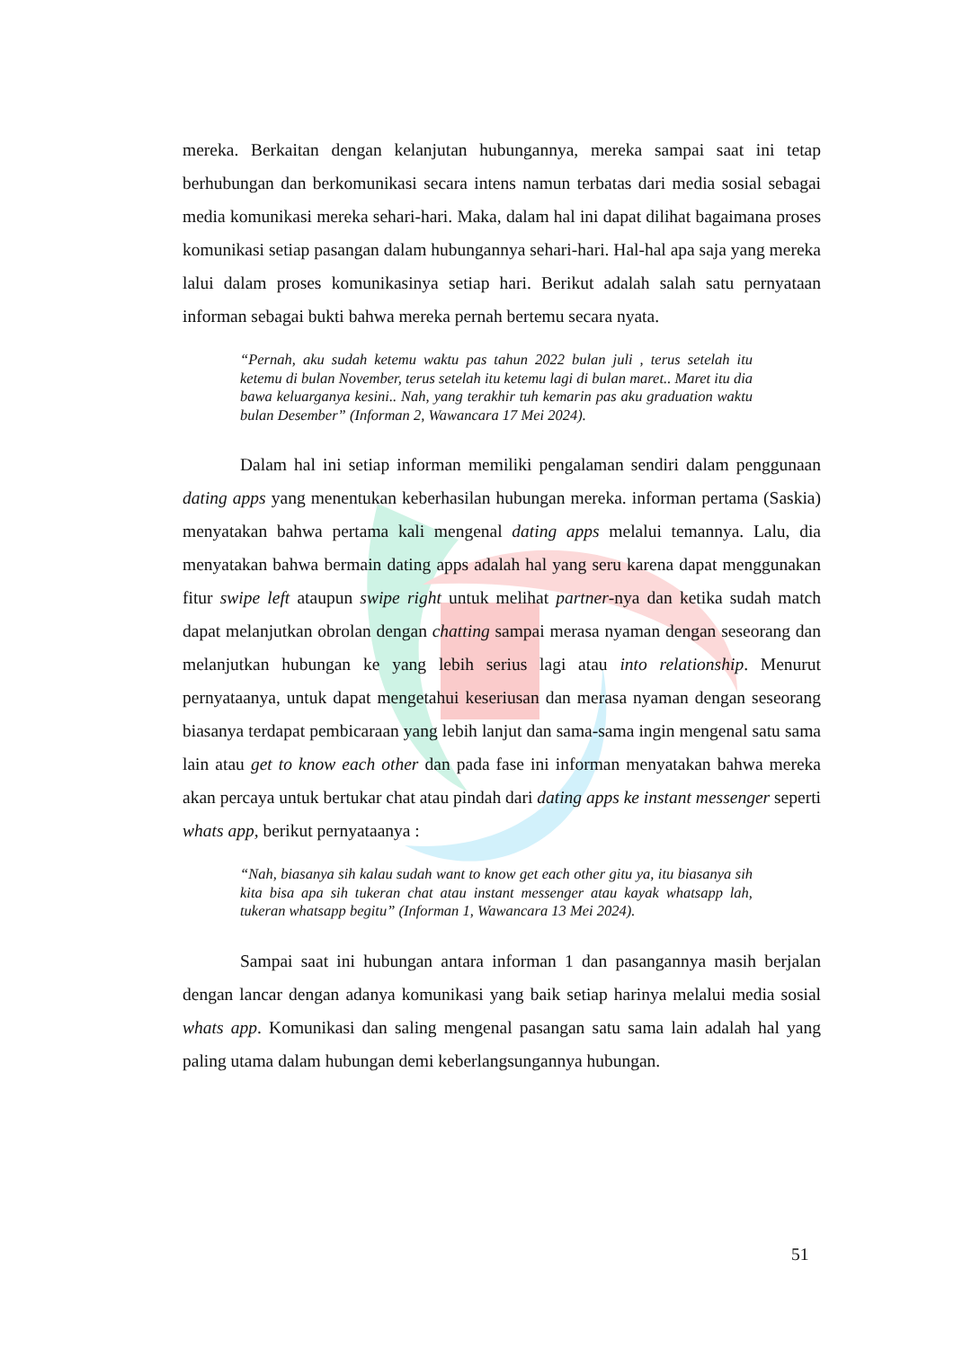mereka. Berkaitan dengan kelanjutan hubungannya, mereka sampai saat ini tetap berhubungan dan berkomunikasi secara intens namun terbatas dari media sosial sebagai media komunikasi mereka sehari-hari. Maka, dalam hal ini dapat dilihat bagaimana proses komunikasi setiap pasangan dalam hubungannya sehari-hari. Hal-hal apa saja yang mereka lalui dalam proses komunikasinya setiap hari. Berikut adalah salah satu pernyataan informan sebagai bukti bahwa mereka pernah bertemu secara nyata.
“Pernah, aku sudah ketemu waktu pas tahun 2022 bulan juli , terus setelah itu ketemu di bulan November, terus setelah itu ketemu lagi di bulan maret.. Maret itu dia bawa keluarganya kesini.. Nah, yang terakhir tuh kemarin pas aku graduation waktu bulan Desember” (Informan 2, Wawancara 17 Mei 2024).
Dalam hal ini setiap informan memiliki pengalaman sendiri dalam penggunaan dating apps yang menentukan keberhasilan hubungan mereka. informan pertama (Saskia) menyatakan bahwa pertama kali mengenal dating apps melalui temannya. Lalu, dia menyatakan bahwa bermain dating apps adalah hal yang seru karena dapat menggunakan fitur swipe left ataupun swipe right untuk melihat partner-nya dan ketika sudah match dapat melanjutkan obrolan dengan chatting sampai merasa nyaman dengan seseorang dan melanjutkan hubungan ke yang lebih serius lagi atau into relationship. Menurut pernyataanya, untuk dapat mengetahui keseriusan dan merasa nyaman dengan seseorang biasanya terdapat pembicaraan yang lebih lanjut dan sama-sama ingin mengenal satu sama lain atau get to know each other dan pada fase ini informan menyatakan bahwa mereka akan percaya untuk bertukar chat atau pindah dari dating apps ke instant messenger seperti whats app, berikut pernyataanya :
“Nah, biasanya sih kalau sudah want to know get each other gitu ya, itu biasanya sih kita bisa apa sih tukeran chat atau instant messenger atau kayak whatsapp lah, tukeran whatsapp begitu” (Informan 1, Wawancara 13 Mei 2024).
Sampai saat ini hubungan antara informan 1 dan pasangannya masih berjalan dengan lancar dengan adanya komunikasi yang baik setiap harinya melalui media sosial whats app. Komunikasi dan saling mengenal pasangan satu sama lain adalah hal yang paling utama dalam hubungan demi keberlangsungannya hubungan.
51